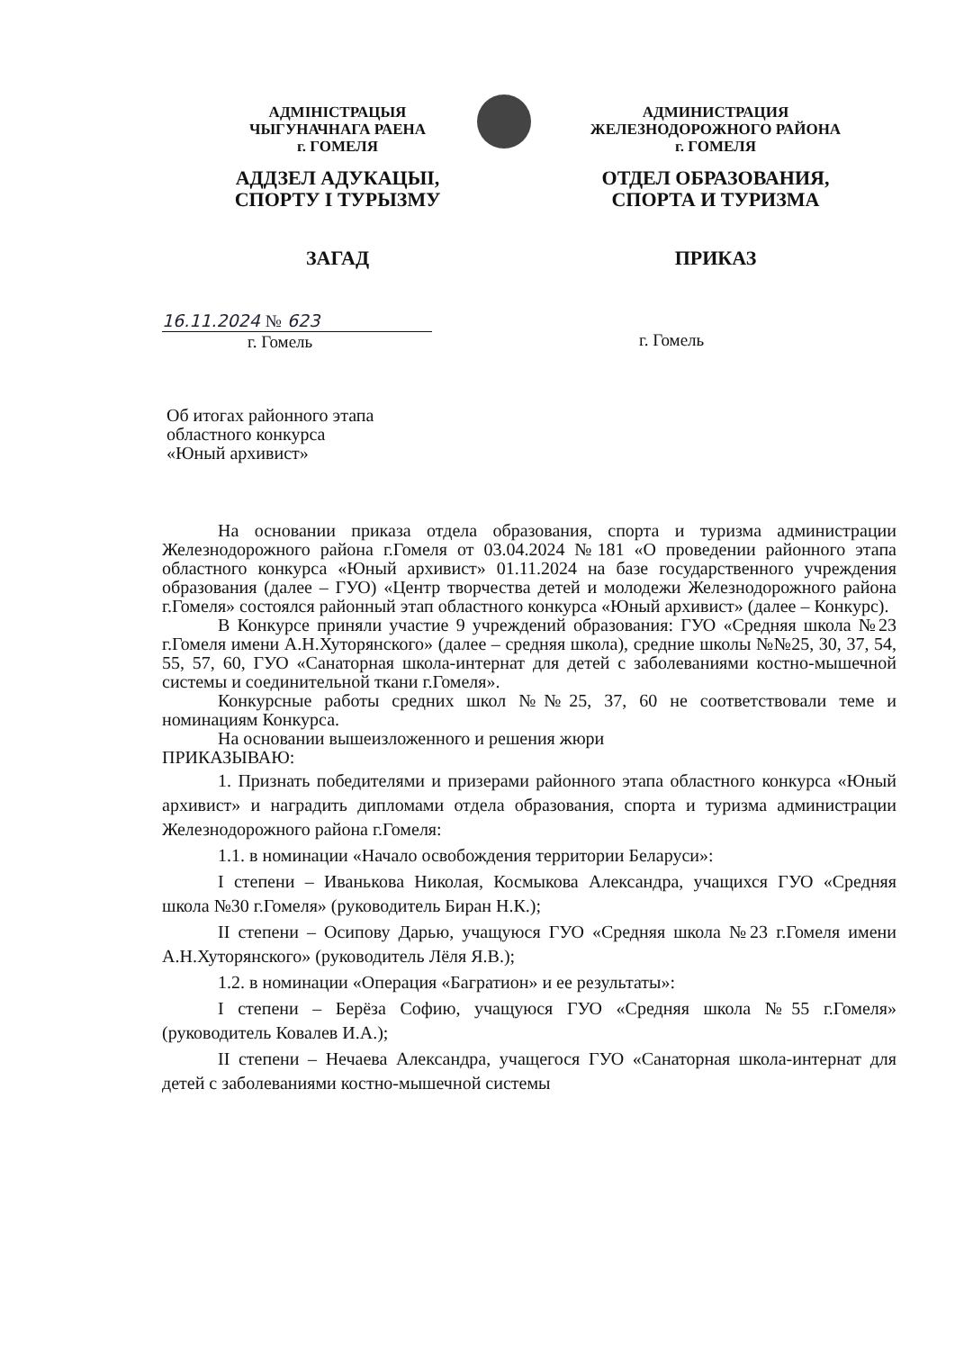АДМІНІСТРАЦЫЯ
ЧЫГУНАЧНАГА РАЕНА
г. ГОМЕЛЯ
АДДЗЕЛ АДУКАЦЫІ,
СПОРТУ І ТУРЫЗМУ
ЗАГАД
АДМИНИСТРАЦИЯ
ЖЕЛЕЗНОДОРОЖНОГО РАЙОНА
г. ГОМЕЛЯ
ОТДЕЛ ОБРАЗОВАНИЯ,
СПОРТА И ТУРИЗМА
ПРИКАЗ
16.11.2024 № 623
г. Гомель
г. Гомель
Об итогах районного этапа
областного конкурса
«Юный архивист»
На основании приказа отдела образования, спорта и туризма администрации Железнодорожного района г.Гомеля от 03.04.2024 №181 «О проведении районного этапа областного конкурса «Юный архивист» 01.11.2024 на базе государственного учреждения образования (далее – ГУО) «Центр творчества детей и молодежи Железнодорожного района г.Гомеля» состоялся районный этап областного конкурса «Юный архивист» (далее – Конкурс).
В Конкурсе приняли участие 9 учреждений образования: ГУО «Средняя школа №23 г.Гомеля имени А.Н.Хуторянского» (далее – средняя школа), средние школы №№25, 30, 37, 54, 55, 57, 60, ГУО «Санаторная школа-интернат для детей с заболеваниями костно-мышечной системы и соединительной ткани г.Гомеля».
Конкурсные работы средних школ №№25, 37, 60 не соответствовали теме и номинациям Конкурса.
На основании вышеизложенного и решения жюри
ПРИКАЗЫВАЮ:
1. Признать победителями и призерами районного этапа областного конкурса «Юный архивист» и наградить дипломами отдела образования, спорта и туризма администрации Железнодорожного района г.Гомеля:
1.1. в номинации «Начало освобождения территории Беларуси»:
I степени – Иванькова Николая, Космыкова Александра, учащихся ГУО «Средняя школа №30 г.Гомеля» (руководитель Биран Н.К.);
II степени – Осипову Дарью, учащуюся ГУО «Средняя школа №23 г.Гомеля имени А.Н.Хуторянского» (руководитель Лёля Я.В.);
1.2. в номинации «Операция «Багратион» и ее результаты»:
I степени – Берёза Софию, учащуюся ГУО «Средняя школа №55 г.Гомеля» (руководитель Ковалев И.А.);
II степени – Нечаева Александра, учащегося ГУО «Санаторная школа-интернат для детей с заболеваниями костно-мышечной системы